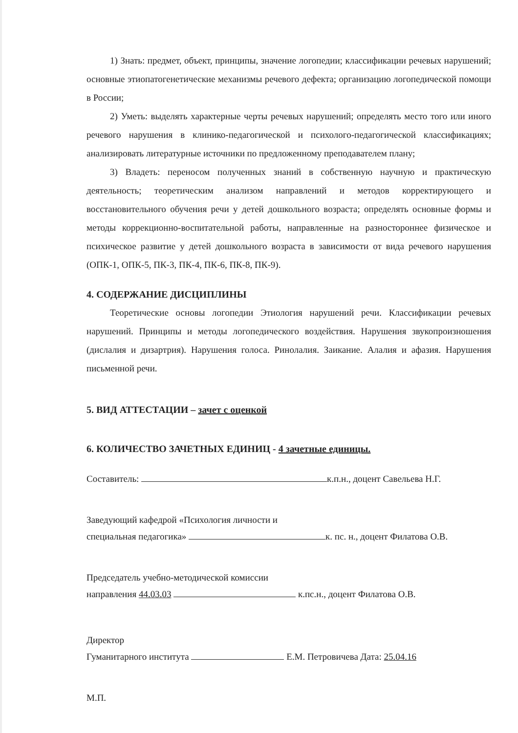1) Знать: предмет, объект, принципы, значение логопедии; классификации речевых нарушений; основные этиопатогенетические механизмы речевого дефекта; организацию логопедической помощи в России;
2) Уметь: выделять характерные черты речевых нарушений; определять место того или иного речевого нарушения в клинико-педагогической и психолого-педагогической классификациях; анализировать литературные источники по предложенному преподавателем плану;
3) Владеть: переносом полученных знаний в собственную научную и практическую деятельность; теоретическим анализом направлений и методов корректирующего и восстановительного обучения речи у детей дошкольного возраста; определять основные формы и методы коррекционно-воспитательной работы, направленные на разностороннее физическое и психическое развитие у детей дошкольного возраста в зависимости от вида речевого нарушения (ОПК-1, ОПК-5, ПК-3, ПК-4, ПК-6, ПК-8, ПК-9).
4. СОДЕРЖАНИЕ ДИСЦИПЛИНЫ
Теоретические основы логопедии Этиология нарушений речи. Классификации речевых нарушений. Принципы и методы логопедического воздействия. Нарушения звукопроизношения (дислалия и дизартрия). Нарушения голоса. Ринолалия. Заикание. Алалия и афазия. Нарушения письменной речи.
5. ВИД АТТЕСТАЦИИ – зачет с оценкой
6. КОЛИЧЕСТВО ЗАЧЕТНЫХ ЕДИНИЦ - 4 зачетные единицы.
Составитель: к.п.н., доцент Савельева Н.Г.
Заведующий кафедрой «Психология личности и
специальная педагогика» к. пс. н., доцент Филатова О.В.
Председатель учебно-методической комиссии
направления 44.03.03 к.пс.н., доцент Филатова О.В.
Директор
Гуманитарного института Е.М. Петровичева Дата: 25.04.16
М.П.